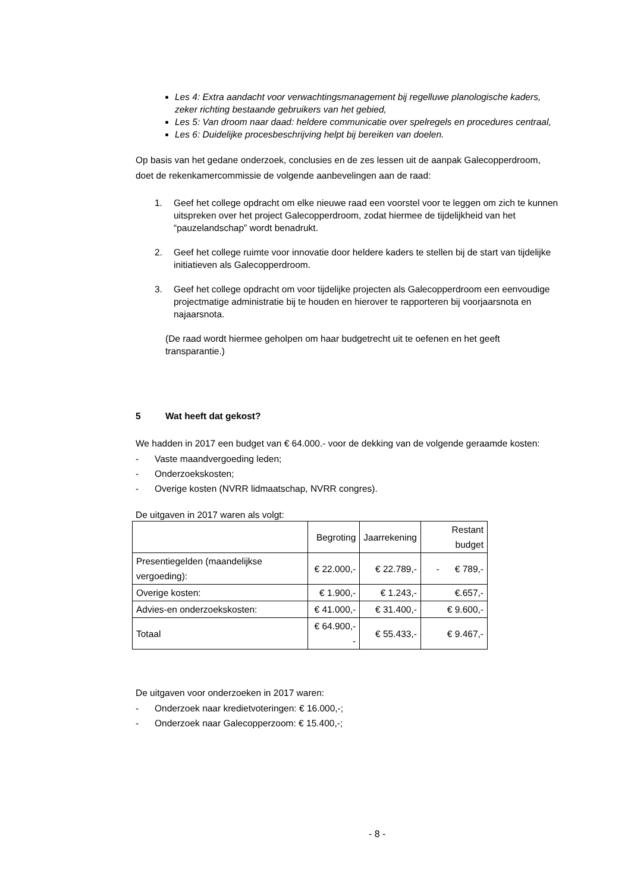Les 4: Extra aandacht voor verwachtingsmanagement bij regelluwe planologische kaders, zeker richting bestaande gebruikers van het gebied,
Les 5: Van droom naar daad: heldere communicatie over spelregels en procedures centraal,
Les 6: Duidelijke procesbeschrijving helpt bij bereiken van doelen.
Op basis van het gedane onderzoek, conclusies en de zes lessen uit de aanpak Galecopperdroom, doet de rekenkamercommissie de volgende aanbevelingen aan de raad:
1. Geef het college opdracht om elke nieuwe raad een voorstel voor te leggen om zich te kunnen uitspreken over het project Galecopperdroom, zodat hiermee de tijdelijkheid van het “pauzelandschap” wordt benadrukt.
2. Geef het college ruimte voor innovatie door heldere kaders te stellen bij de start van tijdelijke initiatieven als Galecopperdroom.
3. Geef het college opdracht om voor tijdelijke projecten als Galecopperdroom een eenvoudige projectmatige administratie bij te houden en hierover te rapporteren bij voorjaarsnota en najaarsnota.
(De raad wordt hiermee geholpen om haar budgetrecht uit te oefenen en het geeft transparantie.)
5 Wat heeft dat gekost?
We hadden in 2017 een budget van € 64.000.- voor de dekking van de volgende geraamde kosten:
- Vaste maandvergoeding leden;
- Onderzoekskosten;
- Overige kosten (NVRR lidmaatschap, NVRR congres).
De uitgaven in 2017 waren als volgt:
| | Begroting | Jaarrekening | Restant budget |
| --- | --- | --- | --- |
| Presentiegelden (maandelijkse vergoeding): | € 22.000,- | € 22.789,- | - € 789,- |
| Overige kosten: | € 1.900,- | € 1.243,- | €.657,- |
| Advies-en onderzoekskosten: | € 41.000,- | € 31.400,- | € 9.600,- |
| Totaal | € 64.900,-- | € 55.433,- | € 9.467,- |
De uitgaven voor onderzoeken in 2017 waren:
- Onderzoek naar kredietvoteringen: € 16.000,-;
- Onderzoek naar Galecopperzoom: € 15.400,-;
- 8 -